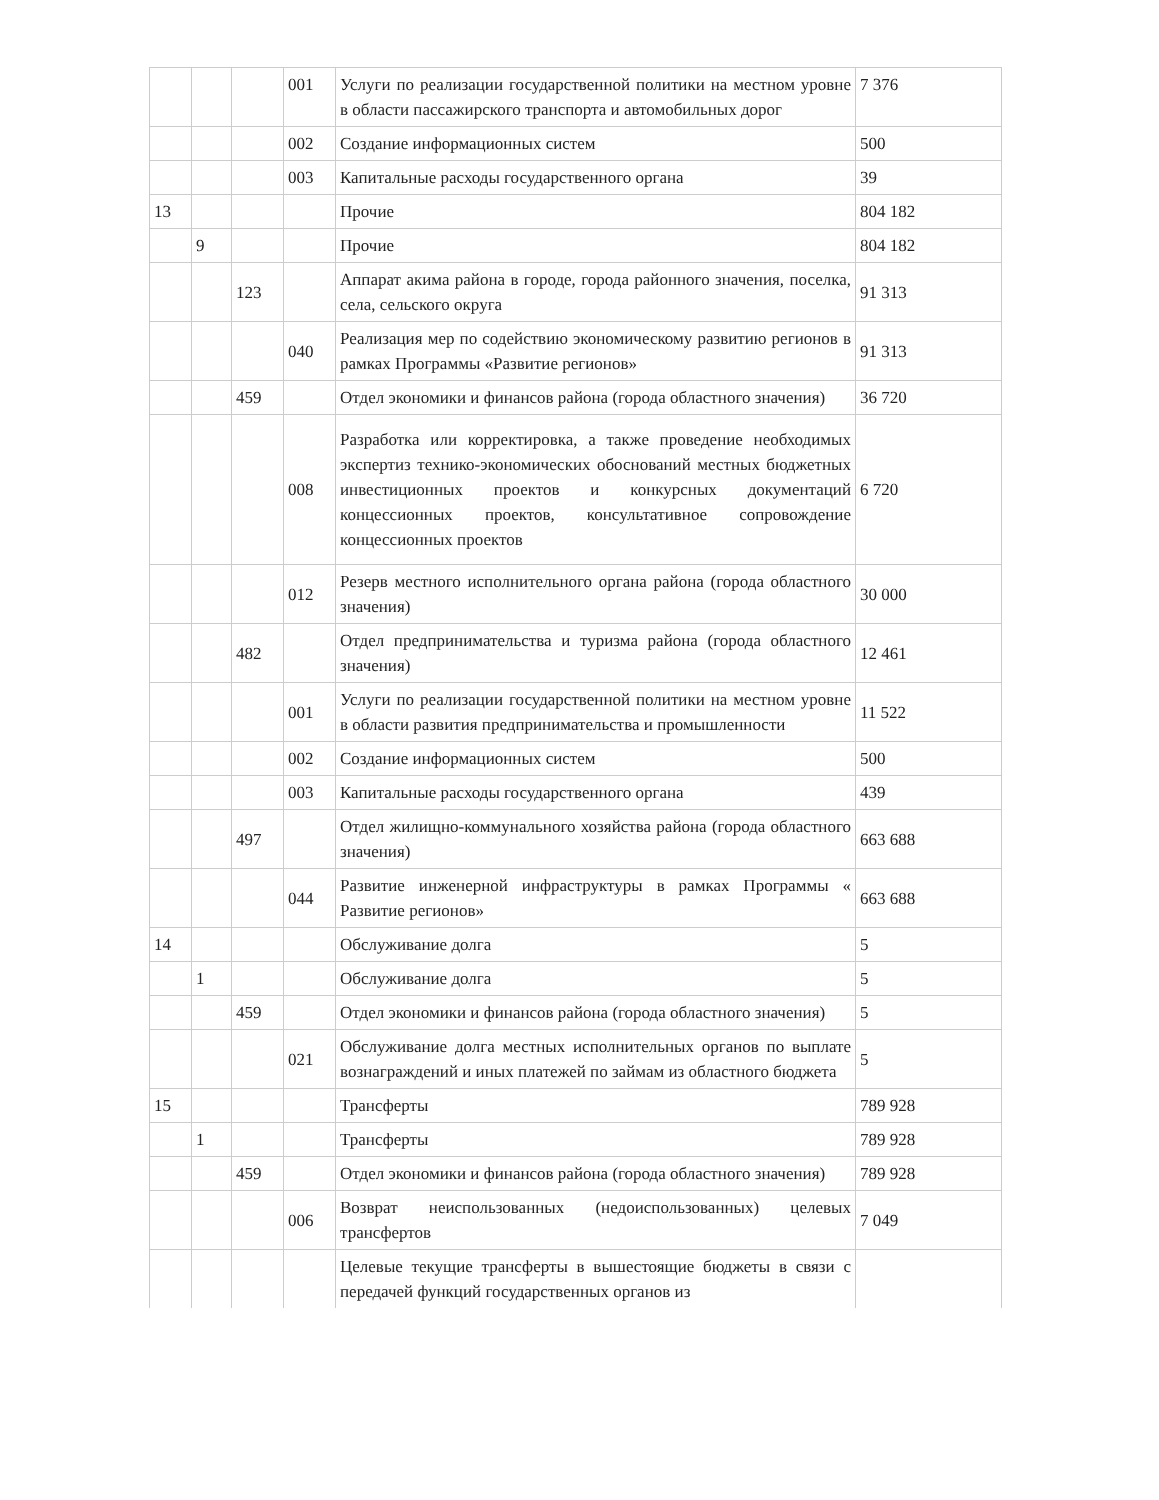| | | | 001 | Услуги по реализации государственной политики на местном уровне в области пассажирского транспорта и автомобильных дорог | 7 376 |
| | | | 002 | Создание информационных систем | 500 |
| | | | 003 | Капитальные расходы государственного органа | 39 |
| 13 | | | | Прочие | 804 182 |
| | 9 | | | Прочие | 804 182 |
| | | 123 | | Аппарат акима района в городе, города районного значения, поселка, села, сельского округа | 91 313 |
| | | | 040 | Реализация мер по содействию экономическому развитию регионов в рамках Программы «Развитие регионов» | 91 313 |
| | | 459 | | Отдел экономики и финансов района (города областного значения) | 36 720 |
| | | | 008 | Разработка или корректировка, а также проведение необходимых экспертиз технико-экономических обоснований местных бюджетных инвестиционных проектов и конкурсных документаций концессионных проектов, консультативное сопровождение концессионных проектов | 6 720 |
| | | | 012 | Резерв местного исполнительного органа района (города областного значения) | 30 000 |
| | | 482 | | Отдел предпринимательства и туризма района (города областного значения) | 12 461 |
| | | | 001 | Услуги по реализации государственной политики на местном уровне в области развития предпринимательства и промышленности | 11 522 |
| | | | 002 | Создание информационных систем | 500 |
| | | | 003 | Капитальные расходы государственного органа | 439 |
| | | 497 | | Отдел жилищно-коммунального хозяйства района (города областного значения) | 663 688 |
| | | | 044 | Развитие инженерной инфраструктуры в рамках Программы « Развитие регионов» | 663 688 |
| 14 | | | | Обслуживание долга | 5 |
| | 1 | | | Обслуживание долга | 5 |
| | | 459 | | Отдел экономики и финансов района (города областного значения) | 5 |
| | | | 021 | Обслуживание долга местных исполнительных органов по выплате вознаграждений и иных платежей по займам из областного бюджета | 5 |
| 15 | | | | Трансферты | 789 928 |
| | 1 | | | Трансферты | 789 928 |
| | | 459 | | Отдел экономики и финансов района (города областного значения) | 789 928 |
| | | | 006 | Возврат неиспользованных (недоиспользованных) целевых трансфертов | 7 049 |
| | | | | Целевые текущие трансферты в вышестоящие бюджеты в связи с передачей функций государственных органов из | |